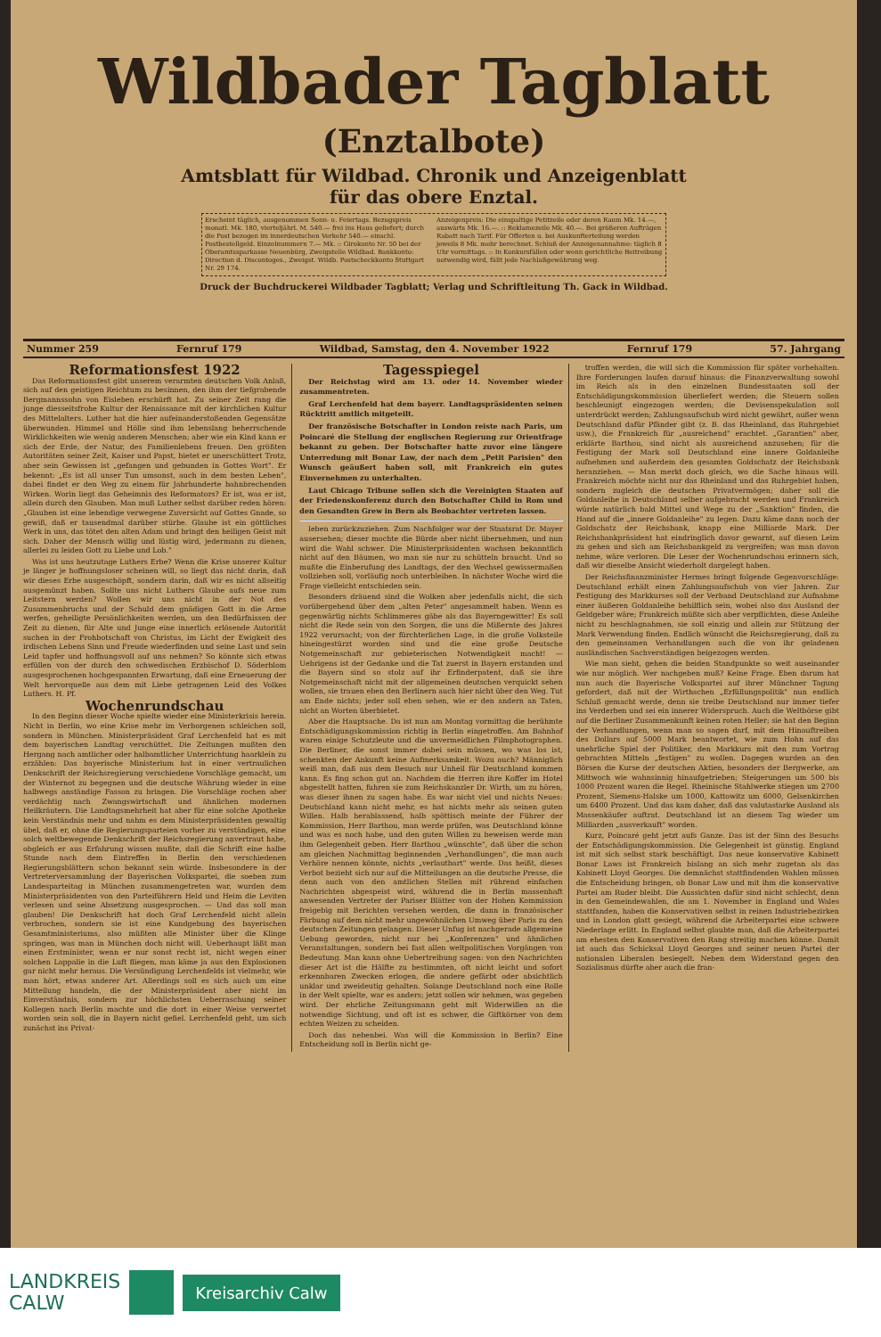Wildbader Tagblatt
(Enztalbote)
Amtsblatt für Wildbad. Chronik und Anzeigenblatt
für das obere Enztal.
Erscheint täglich, ausgenommen Sonn- u. Feiertags. Bezugspreis monatl. Mk. 180, vierteljährl. M. 540.— frei ins Haus geliefert; durch die Post bezogen im innerdeutschen Verkehr 540.— einschl. Postbestellgeld. Einzelnummern 7.— Mk. :: Girokonto Nr. 50 bei der Oberamtssparkasse Neuenbürg, Zweigstelle Wildbad. Bankkonto: Direction d. Discontoges., Zweigst. Wildb. Postscheckkonto Stuttgart Nr. 29 174.
Anzeigenpreis: Die einspaltige Petitzeile oder deren Raum Mk. 14.—, auswärts Mk. 16.—. :: Reklamezeile Mk. 40.—. Bei größeren Aufträgen Rabatt nach Tarif. Für Offerten u. bei Auskunfterteilung werden jeweils 8 Mk. mehr berechnet. Schluß der Anzeigenannahme: täglich 8 Uhr vormittags. :: In Konkursfällen oder wenn gerichtliche Beitreibung notwendig wird, fällt jede Nachlaßgewährung weg.
Druck der Buchdruckerei Wildbader Tagblatt; Verlag und Schriftleitung Th. Gack in Wildbad.
Nummer 259 Fernruf 179 Wildbad, Samstag, den 4. November 1922 Fernruf 179 57. Jahrgang
Reformationsfest 1922
Das Reformationsfest gibt unserem verarmten deutschen Volk Anlaß, sich auf den geistigen Reichtum zu besinnen, den ihm der tiefgrabende Bergmannssohn von Eisleben erschürft hat. Zu seiner Zeit rang die junge diesseitsfrohe Kultur der Renaissance mit der kirchlichen Kultur des Mittelalters. Luther hat die hier aufeinanderstoßenden Gegensätze überwunden. Himmel und Hölle sind ihm lebenslang beherrschende Wirklichkeiten wie wenig anderen Menschen; aber wie ein Kind kann er sich der Erde, der Natur, des Familienlebens freuen. Den größten Autoritäten seiner Zeit, Kaiser und Papst, bietet er unerschüttert Trotz, aber sein Gewissen ist „gefangen und gebunden in Gottes Wort". Er bekennt: „Es ist all unser Tun umsonst, auch in dem besten Leben", dabei findet er den Weg zu einem für Jahrhunderte bahnbrechenden Wirken. Worin liegt das Geheimnis des Reformators? Er ist, was er ist, allein durch den Glauben. Man muß Luther selbst darüber reden hören: „Glauben ist eine lebendige verwegene Zuversicht auf Gottes Gnade, so gewiß, daß er tausendmal darüber stürbe. Glaube ist ein göttliches Werk in uns, das tötet den alten Adam und bringt den heiligen Geist mit sich. Daher der Mensch willig und lüstig wird, jedermann zu dienen, allerlei zu leiden Gott zu Liebe und Lob."
Was ist uns heutzutage Luthers Erbe? Wenn die Krise unserer Kultur je länger je hoffnungsloser scheinen will, so liegt das nicht darin, daß wir dieses Erbe ausgeschöpft, sondern darin, daß wir es nicht allseitig ausgemünzt haben. Sollte uns nicht Luthers Glaube aufs neue zum Leitstern werden? Wollen wir uns nicht in der Not des Zusammenbruchs und der Schuld dem gnädigen Gott in die Arme werfen, geheiligte Persönlichkeiten werden, um den Bedürfnissen der Zeit zu dienen, für Alte und Junge eine innerlich erlösende Autorität suchen in der Frohbotschaft von Christus, im Licht der Ewigkeit des irdischen Lebens Sinn und Freude wiederfinden und seine Last und sein Leid tapfer und hoffnungsvoll auf uns nehmen? So könnte sich etwas erfüllen von der durch den schwedischen Erzbischof D. Söderblom ausgesprochenen hochgespannten Erwartung, daß eine Erneuerung der Welt hervorquelle aus dem mit Liebe getragenen Leid des Volkes Luthers. H. Pf.
Wochenrundschau
In den Beginn dieser Woche spielte wieder eine Ministerkrisis herein. Nicht in Berlin, wo eine Krise mehr im Verborgenen schleichen soll, sondern in München. Ministerpräsident Graf Lerchenfeld hat es mit dem bayerischen Landtag verschüttet. Die Zeitungen mußten den Hergang nach amtlicher oder halbamtlicher Unterrichtung haarklein zu erzählen: Das bayerische Ministerium hat in einer vertraulichen Denkschrift der Reichsregierung verschiedene Vorschläge gemacht, um der Winternot zu begegnen und die deutsche Währung wieder in eine halbwegs anständige Fasson zu bringen. Die Vorschläge rochen aber verdächtig nach Zwangswirtschaft und ähnlichen modernen Heilkräutern. Die Landtagsmehrheit hat aber für eine solche Apotheke kein Verständnis mehr und nahm es dem Ministerpräsidenten gewaltig übel, daß er, ohne die Regierungsparteien vorher zu verständigen, eine solch weltbewegende Denkschrift der Reichsregierung anvertraut habe, obgleich er aus Erfahrung wissen mußte, daß die Schrift eine halbe Stunde nach dem Eintreffen in Berlin den verschiedenen Regierungsblättern schon bekannt sein würde. Insbesondere in der Vertreterversammlung der Bayerischen Volkspartei, die soeben zum Landesparteitag in München zusammengetreten war, wurden dem Ministerpräsidenten von den Parteiführern Held und Heim die Leviten verlesen und seine Absetzung ausgesprochen. — Und das soll man glauben! Die Denkschrift hat doch Graf Lerchenfeld nicht allein verbrochen, sondern sie ist eine Kundgebung des bayerischen Gesamtministeriums, also müßten alle Minister über die Klinge springen, was man in München doch nicht will. Ueberhaupt läßt man einen Erstminister, wenn er nur sonst recht ist, nicht wegen einer solchen Lappalie in die Luft fliegen, man käme ja aus den Explosionen gar nicht mehr heraus. Die Versündigung Lerchenfelds ist vielmehr, wie man hört, etwas anderer Art. Allerdings soll es sich auch um eine Mitteilung handeln, die der Ministerpräsident aber nicht im Einverständnis, sondern zur höchlichsten Ueberraschung seiner Kollegen nach Berlin machte und die dort in einer Weise verwertet worden sein soll, die in Bayern nicht gefiel. Lerchenfeld geht, um sich zunächst ins Privat-
Tagesspiegel
Der Reichstag wird am 13. oder 14. November wieder zusammentreten.
Graf Lerchenfeld hat dem bayerr. Landtagspräsidenten seinen Rücktritt amtlich mitgeteilt.
Der französische Botschafter in London reiste nach Paris, um Poincaré die Stellung der englischen Regierung zur Orientfrage bekannt zu geben. Der Botschafter hatte zuvor eine längere Unterredung mit Bonar Law, der nach dem „Petit Parisien" den Wunsch geäußert haben soll, mit Frankreich ein gutes Einvernehmen zu unterhalten.
Laut Chicago Tribune sollen sich die Vereinigten Staaten auf der Friedenskonferenz durch den Botschafter Child in Rom und den Gesandten Grew in Bern als Beobachter vertreten lassen.
leben zurückzuziehen. Zum Nachfolger war der Staatsrat Dr. Mayer ausersehen; dieser mochte die Bürde aber nicht übernehmen, und nun wird die Wahl schwer. Die Ministerpräsidenten wachsen bekanntlich nicht auf den Bäumen, wo man sie nur zu schütteln braucht. Und so mußte die Einberufung des Landtags, der den Wechsel gewissermaßen vollziehen soll, vorläufig noch unterbleiben. In nächster Woche wird die Frage vielleicht entschieden sein.
Besonders dräuend sind die Wolken aber jedenfalls nicht, die sich vorübergehend über dem „alten Peter" angesammelt haben. Wenn es gegenwärtig nichts Schlimmeres gäbe als das Bayerngewitter! Es soll nicht die Rede sein von den Sorgen, die uns die Mißernte des Jahres 1922 verursacht; von der fürchterlichen Lage, in die große Volksteile hineingestürzt worden sind und die eine große Deutsche Notgemeinschaft zur gebieterischen Notwendigkeit macht! — Uebrigens ist der Gedanke und die Tat zuerst in Bayern erstanden und die Bayern sind so stolz auf ihr Erfinderpatent, daß sie ihre Notgemeinschaft nicht mit der allgemeinen deutschen verquickt sehen wollen, sie trauen eben den Berlinern auch hier nicht über den Weg. Tut am Ende nichts; jeder soll eben sehen, wie er den andern an Taten, nicht an Worten überbietet.
Aber die Hauptsache. Da ist nun am Montag vormittag die berühmte Entschädigungskommission richtig in Berlin eingetroffen. Am Bahnhof waren einige Schutzleute und die unvermeidlichen Filmphotographen. Die Berliner, die sonst immer dabei sein müssen, wo was los ist, schenkten der Ankunft keine Aufmerksamkeit. Wozu auch? Männiglich weiß man, daß aus dem Besuch nur Unheil für Deutschland kommen kann. Es fing schon gut an. Nachdem die Herren ihre Koffer im Hotel abgestellt hatten, fuhren sie zum Reichskanzler Dr. Wirth, um zu hören, was dieser ihnen zu sagen habe. Es war nicht viel und nichts Neues: Deutschland kann nicht mehr, es hat nichts mehr als seinen guten Willen. Halb herablassend, halb spöttisch meinte der Führer der Kommission, Herr Barthou, man werde prüfen, was Deutschland könne und was es noch habe, und den guten Willen zu beweisen werde man ihm Gelegenheit geben. Herr Barthou „wünschte", daß über die schon am gleichen Nachmittag beginnenden „Verhandlungen", die man auch Verhöre nennen könnte, nichts „verlautbart" werde. Das heißt, dieses Verbot bezieht sich nur auf die Mitteilungen an die deutsche Presse, die denn auch von den amtlichen Stellen mit rührend einfachen Nachrichten abgespeist wird, während die in Berlin massenhaft anwesenden Vertreter der Pariser Blätter von der Hohen Kommission freigebig mit Berichten versehen werden, die dann in französischer Färbung auf dem nicht mehr ungewöhnlichen Umweg über Paris zu den deutschen Zeitungen gelangen. Dieser Unfug ist nachgerade allgemeine Uebung geworden, nicht nur bei „Konferenzen" und ähnlichen Veranstaltungen, sondern bei fast allen weltpolitischen Vorgängen von Bedeutung. Man kann ohne Uebertreibung sagen: von den Nachrichten dieser Art ist die Hälfte zu bestimmten, oft nicht leicht und sofort erkennbaren Zwecken erlogen, die andere gefärbt oder absichtlich unklar und zweideutig gehalten. Solange Deutschland noch eine Rolle in der Welt spielte, war es anders; jetzt sollen wir nehmen, was gegeben wird. Der ehrliche Zeitungsmann geht mit Widerwillen an die notwendige Sichtung, und oft ist es schwer, die Giftkörner von dem echten Weizen zu scheiden.
Doch das nebenbei. Was will die Kommission in Berlin? Eine Entscheidung soll in Berlin nicht ge-
troffen werden, die will sich die Kommission für später vorbehalten. Ihre Forderungen laufen darauf hinaus: die Finanzverwaltung sowohl im Reich als in den einzelnen Bundesstaaten soll der Entschädigungskommission überliefert werden; die Steuern sollen beschleunigt eingezogen werden; die Devisenspekulation soll unterdrückt werden; Zahlungsaufschub wird nicht gewährt, außer wenn Deutschland dafür Pfänder gibt (z. B. das Rheinland, das Ruhrgebiet usw.), die Frankreich für „ausreichend" erachtet. „Garantien" aber, erklärte Barthou, sind nicht als ausreichend anzusehen; für die Festigung der Mark soll Deutschland eine innere Goldanleihe aufnehmen und außerdem den gesamten Goldschatz der Reichsbank heranziehen. — Man merkt doch gleich, wo die Sache hinaus will. Frankreich möchte nicht nur das Rheinland und das Ruhrgebiet haben, sondern zugleich die deutschen Privatvermögen; daher soll die Goldanleihe in Deutschland selber aufgebracht werden und Frankreich würde natürlich bald Mittel und Wege zu der „Sanktion" finden, die Hand auf die „innere Goldanleihe" zu legen. Dazu käme dann noch der Goldschatz der Reichsbank, knapp eine Milliarde Mark. Der Reichsbankpräsident hat eindringlich davor gewarnt, auf diesen Leim zu gehen und sich am Reichsbankgeld zu vergreifen; was man davon nehme, wäre verloren. Die Leser der Wochenrundschau erinnern sich, daß wir dieselbe Ansicht wiederholt dargelegt haben.
Der Reichsfinanzminister Hermes bringt folgende Gegenvorschläge: Deutschland erhält einen Zahlungsaufschub von vier Jahren. Zur Festigung des Markkurses soll der Verband Deutschland zur Aufnahme einer äußeren Goldanleihe behilflich sein, wobei also das Ausland der Geldgeber wäre; Frankreich müßte sich aber verpflichten, diese Anleihe nicht zu beschlagnahmen, sie soll einzig und allein zur Stützung der Mark Verwendung finden. Endlich wünscht die Reichsregierung, daß zu den gemeinsamen Verhandlungen auch die von ihr geladenen ausländischen Sachverständigen beigezogen werden.
Wie man sieht, gehen die beiden Standpunkte so weit auseinander wie nur möglich. Wer nachgeben muß? Keine Frage. Eben darum hat nun auch die Bayerische Volkspartei auf ihrer Münchner Tagung gefordert, daß mit der Wirthschen „Erfüllungspolitik" nun endlich Schluß gemacht werde, denn sie treibe Deutschland nur immer tiefer ins Verderben und sei ein innerer Widerspruch. Auch die Weltbörse gibt auf die Berliner Zusammenkunft keinen roten Heller; sie hat den Beginn der Verhandlungen, wenn man so sagen darf, mit dem Hinauftreiben des Dollars auf 5000 Mark beantwortet, wie zum Hohn auf das unehrliche Spiel der Politiker, den Markkurs mit den zum Vortrag gebrachten Mitteln „festigen" zu wollen. Dagegen wurden an den Börsen die Kurse der deutschen Aktien, besonders der Bergwerke, am Mittwoch wie wahnsinnig hinaufgetrieben; Steigerungen um 500 bis 1000 Prozent waren die Regel. Rheinische Stahlwerke stiegen um 2700 Prozent, Siemens-Halske um 1000, Kattowitz um 6000, Gelsenkirchen um 6400 Prozent. Und das kam daher, daß das valutastarke Ausland als Massenkäufer auftrat. Deutschland ist an diesem Tag wieder um Milliarden „ausverkauft" worden.
Kurz, Poincaré geht jetzt aufs Ganze. Das ist der Sinn des Besuchs der Entschädigungskommission. Die Gelegenheit ist günstig. England ist mit sich selbst stark beschäftigt. Das neue konservative Kabinett Bonar Laws ist Frankreich bislang an sich mehr zugetan als das Kabinett Lloyd Georges. Die demnächst stattfindenden Wahlen müssen die Entscheidung bringen, ob Bonar Law und mit ihm die konservative Partei am Ruder bleibt. Die Aussichten dafür sind nicht schlecht, denn in den Gemeindewahlen, die am 1. November in England und Wales stattfanden, haben die Konservativen selbst in reinen Industriebezirken und in London glatt gesiegt, während die Arbeiterpartei eine schwere Niederlage erlitt. In England selbst glaubte man, daß die Arbeiterpartei am ehesten den Konservativen den Rang streitig machen könne. Damit ist auch das Schicksal Lloyd Georges und seiner neuen Partei der nationalen Liberalen besiegelt. Neben dem Widerstand gegen den Sozialismus dürfte aber auch die fran-
LANDKREIS
CALW
Kreisarchiv Calw